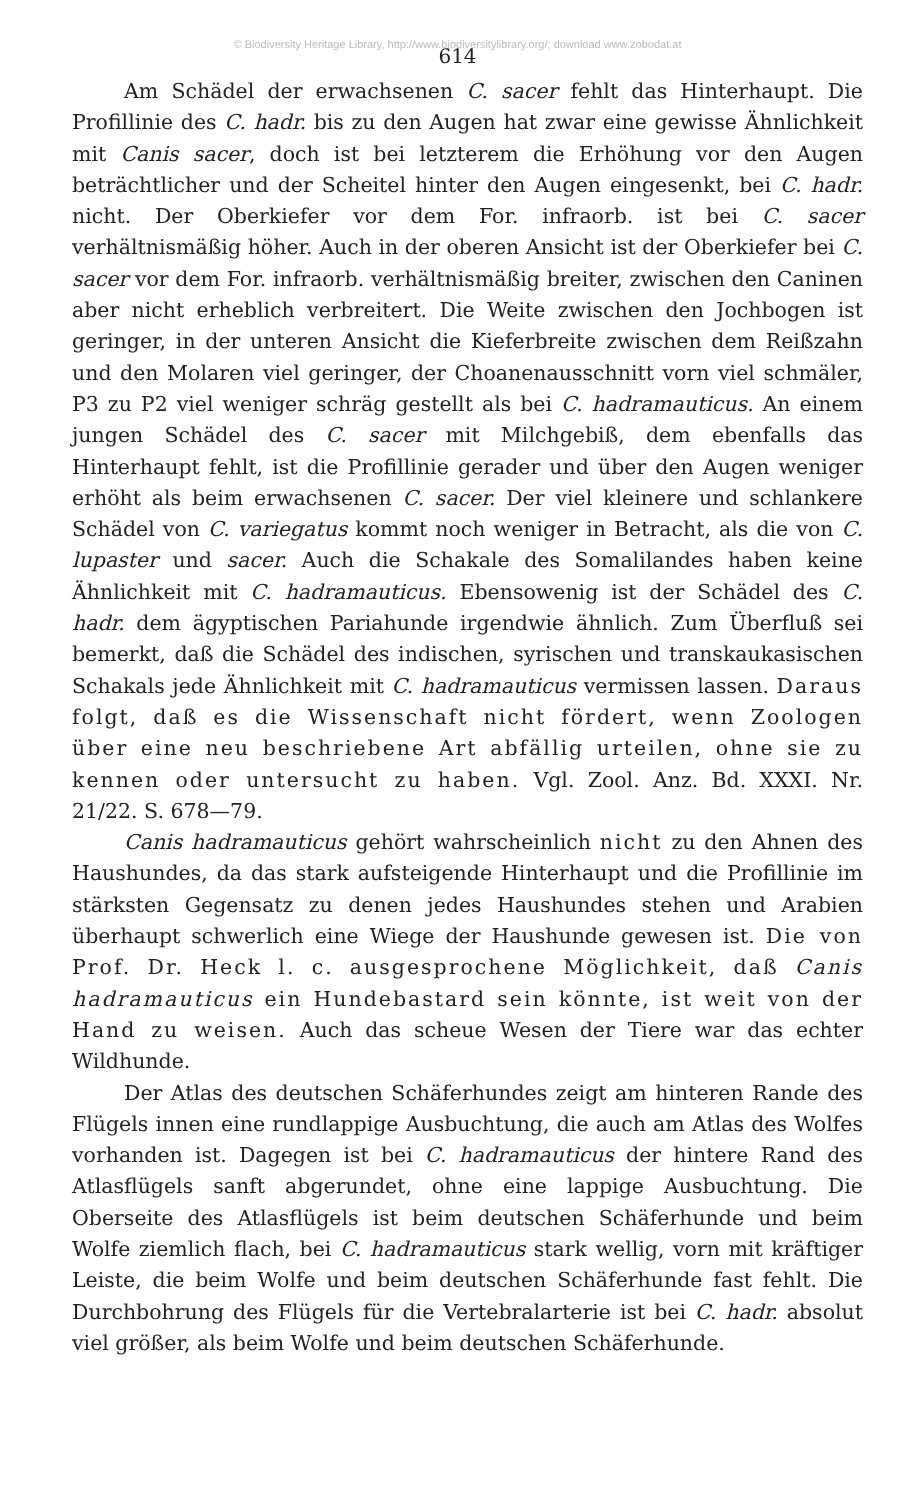© Biodiversity Heritage Library, http://www.biodiversitylibrary.org/; download www.zobodat.at
614
Am Schädel der erwachsenen C. sacer fehlt das Hinterhaupt. Die Profillinie des C. hadr. bis zu den Augen hat zwar eine gewisse Ähnlichkeit mit Canis sacer, doch ist bei letzterem die Erhöhung vor den Augen beträchtlicher und der Scheitel hinter den Augen eingesenkt, bei C. hadr. nicht. Der Oberkiefer vor dem For. infraorb. ist bei C. sacer verhältnismäßig höher. Auch in der oberen Ansicht ist der Oberkiefer bei C. sacer vor dem For. infraorb. verhältnismäßig breiter, zwischen den Caninen aber nicht erheblich verbreitert. Die Weite zwischen den Jochbogen ist geringer, in der unteren Ansicht die Kieferbreite zwischen dem Reißzahn und den Molaren viel geringer, der Choanenausschnitt vorn viel schmäler, P3 zu P2 viel weniger schräg gestellt als bei C. hadramauticus. An einem jungen Schädel des C. sacer mit Milchgebiß, dem ebenfalls das Hinterhaupt fehlt, ist die Profillinie gerader und über den Augen weniger erhöht als beim erwachsenen C. sacer. Der viel kleinere und schlankere Schädel von C. variegatus kommt noch weniger in Betracht, als die von C. lupaster und sacer. Auch die Schakale des Somalilandes haben keine Ähnlichkeit mit C. hadramauticus. Ebensowenig ist der Schädel des C. hadr. dem ägyptischen Pariahunde irgendwie ähnlich. Zum Überfluß sei bemerkt, daß die Schädel des indischen, syrischen und transkaukasischen Schakals jede Ähnlichkeit mit C. hadramauticus vermissen lassen. Daraus folgt, daß es die Wissenschaft nicht fördert, wenn Zoologen über eine neu beschriebene Art abfällig urteilen, ohne sie zu kennen oder untersucht zu haben. Vgl. Zool. Anz. Bd. XXXI. Nr. 21/22. S. 678—79.
Canis hadramauticus gehört wahrscheinlich nicht zu den Ahnen des Haushundes, da das stark aufsteigende Hinterhaupt und die Profillinie im stärksten Gegensatz zu denen jedes Haushundes stehen und Arabien überhaupt schwerlich eine Wiege der Haushunde gewesen ist. Die von Prof. Dr. Heck l. c. ausgesprochene Möglichkeit, daß Canis hadramauticus ein Hundebastard sein könnte, ist weit von der Hand zu weisen. Auch das scheue Wesen der Tiere war das echter Wildhunde.
Der Atlas des deutschen Schäferhundes zeigt am hinteren Rande des Flügels innen eine rundlappige Ausbuchtung, die auch am Atlas des Wolfes vorhanden ist. Dagegen ist bei C. hadramauticus der hintere Rand des Atlasflügels sanft abgerundet, ohne eine lappige Ausbuchtung. Die Oberseite des Atlasflügels ist beim deutschen Schäferhunde und beim Wolfe ziemlich flach, bei C. hadramauticus stark wellig, vorn mit kräftiger Leiste, die beim Wolfe und beim deutschen Schäferhunde fast fehlt. Die Durchbohrung des Flügels für die Vertebralarterie ist bei C. hadr. absolut viel größer, als beim Wolfe und beim deutschen Schäferhunde.